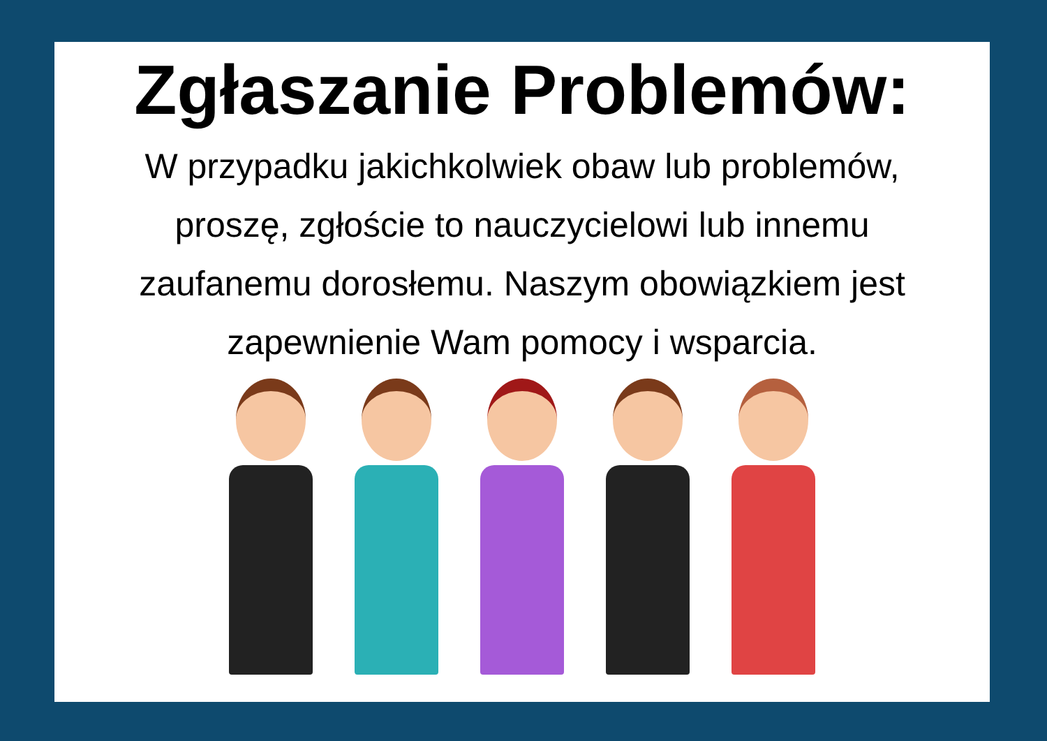Zgłaszanie Problemów:
W przypadku jakichkolwiek obaw lub problemów, proszę, zgłoście to nauczycielowi lub innemu zaufanemu dorosłemu. Naszym obowiązkiem jest zapewnienie Wam pomocy i wsparcia.